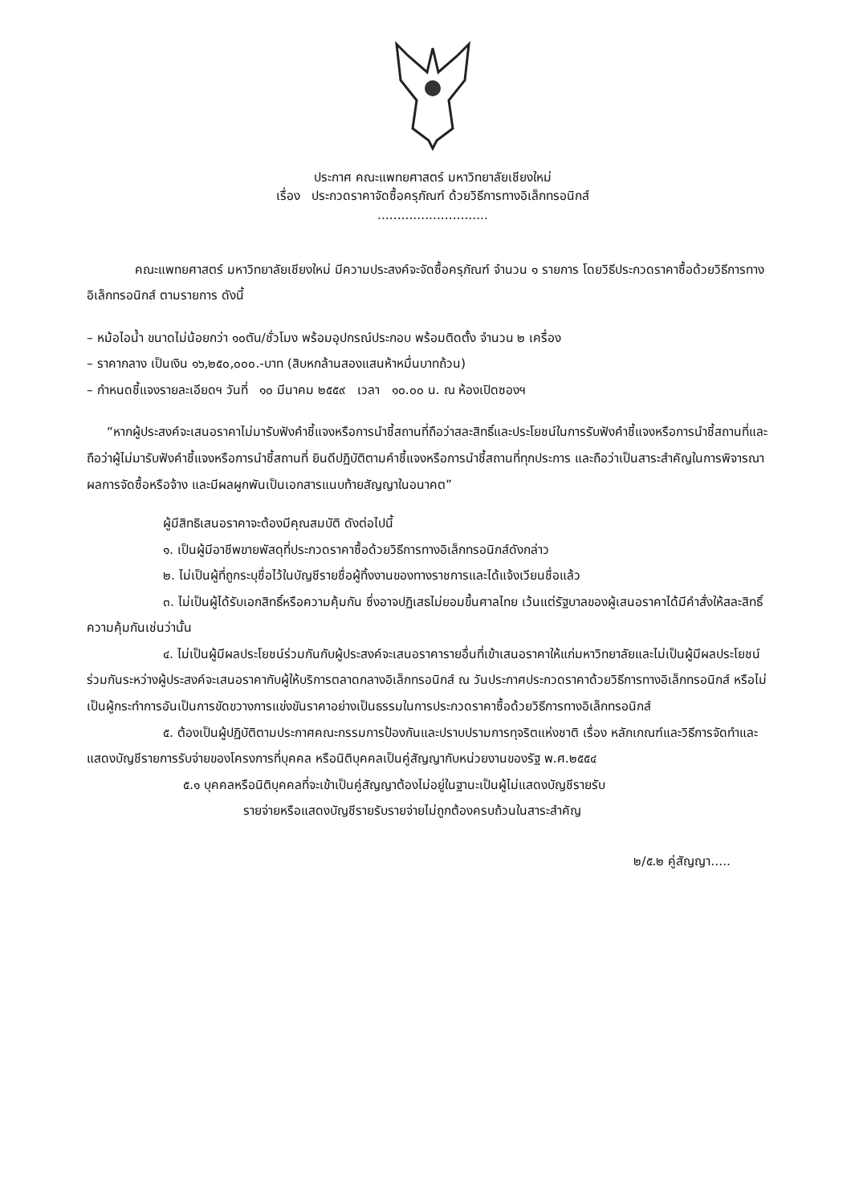ประกาศ คณะแพทยศาสตร์ มหาวิทยาลัยเชียงใหม่
เรื่อง ประกวดราคาจัดซื้อครุภัณฑ์ ด้วยวิธีการทางอิเล็กทรอนิกส์
............................
คณะแพทยศาสตร์ มหาวิทยาลัยเชียงใหม่ มีความประสงค์จะจัดซื้อครุภัณฑ์ จำนวน ๑ รายการ โดยวิธีประกวดราคาซื้อด้วยวิธีการทางอิเล็กทรอนิกส์ ตามรายการ ดังนี้
– หม้อไอน้ำ ขนาดไม่น้อยกว่า ๑๐ตัน/ชั่วโมง พร้อมอุปกรณ์ประกอบ พร้อมติดตั้ง จำนวน ๒ เครื่อง
– ราคากลาง เป็นเงิน ๑๖,๒๕๐,๐๐๐.-บาท (สิบหกล้านสองแสนห้าหมื่นบาทถ้วน)
– กำหนดชี้แจงรายละเอียดฯ วันที่ ๑๐ มีนาคม ๒๕๕๙ เวลา ๑๐.๐๐ น. ณ ห้องเปิดซองฯ
“หากผู้ประสงค์จะเสนอราคาไม่มารับฟังคำชี้แจงหรือการนำชี้สถานที่ถือว่าสละสิทธิ์และประโยชน์ในการรับฟังคำชี้แจงหรือการนำชี้สถานที่และถือว่าผู้ไม่มารับฟังคำชี้แจงหรือการนำชี้สถานที่ ยินดีปฏิบัติตามคำชี้แจงหรือการนำชี้สถานที่ทุกประการ และถือว่าเป็นสาระสำคัญในการพิจารณาผลการจัดซื้อหรือจ้าง และมีผลผูกพันเป็นเอกสารแนบท้ายสัญญาในอนาคต”
ผู้มีสิทธิเสนอราคาจะต้องมีคุณสมบัติ ดังต่อไปนี้
๑. เป็นผู้มีอาชีพขายพัสดุที่ประกวดราคาซื้อด้วยวิธีการทางอิเล็กทรอนิกส์ดังกล่าว
๒. ไม่เป็นผู้ที่ถูกระบุชื่อไว้ในบัญชีรายชื่อผู้ทิ้งงานของทางราชการและได้แจ้งเวียนชื่อแล้ว
๓. ไม่เป็นผู้ได้รับเอกสิทธิ์หรือความคุ้มกัน ซึ่งอาจปฏิเสธไม่ยอมขึ้นศาลไทย เว้นแต่รัฐบาลของผู้เสนอราคาได้มีคำสั่งให้สละสิทธิ์ความคุ้มกันเช่นว่านั้น
๔. ไม่เป็นผู้มีผลประโยชน์ร่วมกันกับผู้ประสงค์จะเสนอราคารายอื่นที่เข้าเสนอราคาให้แก่มหาวิทยาลัยและไม่เป็นผู้มีผลประโยชน์ร่วมกันระหว่างผู้ประสงค์จะเสนอราคากับผู้ให้บริการตลาดกลางอิเล็กทรอนิกส์ ณ วันประกาศประกวดราคาด้วยวิธีการทางอิเล็กทรอนิกส์ หรือไม่เป็นผู้กระทำการอันเป็นการขัดขวางการแข่งขันราคาอย่างเป็นธรรมในการประกวดราคาซื้อด้วยวิธีการทางอิเล็กทรอนิกส์
๕. ต้องเป็นผู้ปฏิบัติตามประกาศคณะกรรมการป้องกันและปราบปรามการทุจริตแห่งชาติ เรื่อง หลักเกณฑ์และวิธีการจัดทำและแสดงบัญชีรายการรับจ่ายของโครงการที่บุคคล หรือนิติบุคคลเป็นคู่สัญญากับหน่วยงานของรัฐ พ.ศ.๒๕๕๔
๕.๑ บุคคลหรือนิติบุคคลที่จะเข้าเป็นคู่สัญญาต้องไม่อยู่ในฐานะเป็นผู้ไม่แสดงบัญชีรายรับ
รายจ่ายหรือแสดงบัญชีรายรับรายจ่ายไม่ถูกต้องครบถ้วนในสาระสำคัญ
๒/๕.๒ คู่สัญญา.....